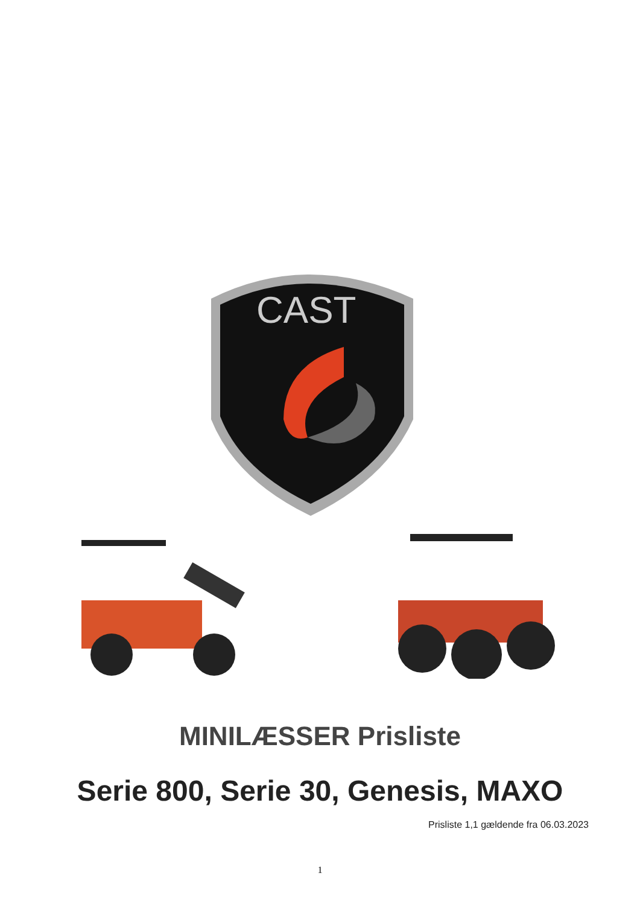CAST
MINILÆSSER Prisliste
Serie 800, Serie 30, Genesis, MAXO
Prisliste 1,1 gældende fra 06.03.2023
1